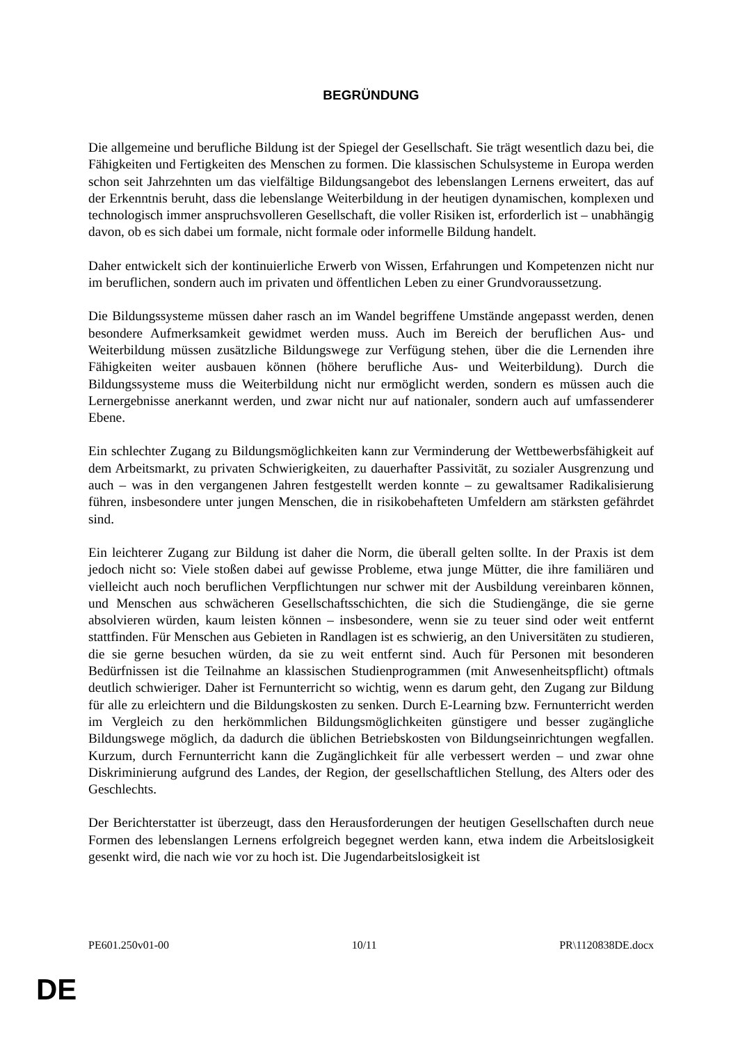BEGRÜNDUNG
Die allgemeine und berufliche Bildung ist der Spiegel der Gesellschaft. Sie trägt wesentlich dazu bei, die Fähigkeiten und Fertigkeiten des Menschen zu formen. Die klassischen Schulsysteme in Europa werden schon seit Jahrzehnten um das vielfältige Bildungsangebot des lebenslangen Lernens erweitert, das auf der Erkenntnis beruht, dass die lebenslange Weiterbildung in der heutigen dynamischen, komplexen und technologisch immer anspruchsvolleren Gesellschaft, die voller Risiken ist, erforderlich ist – unabhängig davon, ob es sich dabei um formale, nicht formale oder informelle Bildung handelt.
Daher entwickelt sich der kontinuierliche Erwerb von Wissen, Erfahrungen und Kompetenzen nicht nur im beruflichen, sondern auch im privaten und öffentlichen Leben zu einer Grundvoraussetzung.
Die Bildungssysteme müssen daher rasch an im Wandel begriffene Umstände angepasst werden, denen besondere Aufmerksamkeit gewidmet werden muss. Auch im Bereich der beruflichen Aus- und Weiterbildung müssen zusätzliche Bildungswege zur Verfügung stehen, über die die Lernenden ihre Fähigkeiten weiter ausbauen können (höhere berufliche Aus- und Weiterbildung). Durch die Bildungssysteme muss die Weiterbildung nicht nur ermöglicht werden, sondern es müssen auch die Lernergebnisse anerkannt werden, und zwar nicht nur auf nationaler, sondern auch auf umfassenderer Ebene.
Ein schlechter Zugang zu Bildungsmöglichkeiten kann zur Verminderung der Wettbewerbsfähigkeit auf dem Arbeitsmarkt, zu privaten Schwierigkeiten, zu dauerhafter Passivität, zu sozialer Ausgrenzung und auch – was in den vergangenen Jahren festgestellt werden konnte – zu gewaltsamer Radikalisierung führen, insbesondere unter jungen Menschen, die in risikobehafteten Umfeldern am stärksten gefährdet sind.
Ein leichterer Zugang zur Bildung ist daher die Norm, die überall gelten sollte. In der Praxis ist dem jedoch nicht so: Viele stoßen dabei auf gewisse Probleme, etwa junge Mütter, die ihre familiären und vielleicht auch noch beruflichen Verpflichtungen nur schwer mit der Ausbildung vereinbaren können, und Menschen aus schwächeren Gesellschaftsschichten, die sich die Studiengänge, die sie gerne absolvieren würden, kaum leisten können – insbesondere, wenn sie zu teuer sind oder weit entfernt stattfinden. Für Menschen aus Gebieten in Randlagen ist es schwierig, an den Universitäten zu studieren, die sie gerne besuchen würden, da sie zu weit entfernt sind. Auch für Personen mit besonderen Bedürfnissen ist die Teilnahme an klassischen Studienprogrammen (mit Anwesenheitspflicht) oftmals deutlich schwieriger. Daher ist Fernunterricht so wichtig, wenn es darum geht, den Zugang zur Bildung für alle zu erleichtern und die Bildungskosten zu senken. Durch E-Learning bzw. Fernunterricht werden im Vergleich zu den herkömmlichen Bildungsmöglichkeiten günstigere und besser zugängliche Bildungswege möglich, da dadurch die üblichen Betriebskosten von Bildungseinrichtungen wegfallen. Kurzum, durch Fernunterricht kann die Zugänglichkeit für alle verbessert werden – und zwar ohne Diskriminierung aufgrund des Landes, der Region, der gesellschaftlichen Stellung, des Alters oder des Geschlechts.
Der Berichterstatter ist überzeugt, dass den Herausforderungen der heutigen Gesellschaften durch neue Formen des lebenslangen Lernens erfolgreich begegnet werden kann, etwa indem die Arbeitslosigkeit gesenkt wird, die nach wie vor zu hoch ist. Die Jugendarbeitslosigkeit ist
PE601.250v01-00 10/11 PR\1120838DE.docx
DE